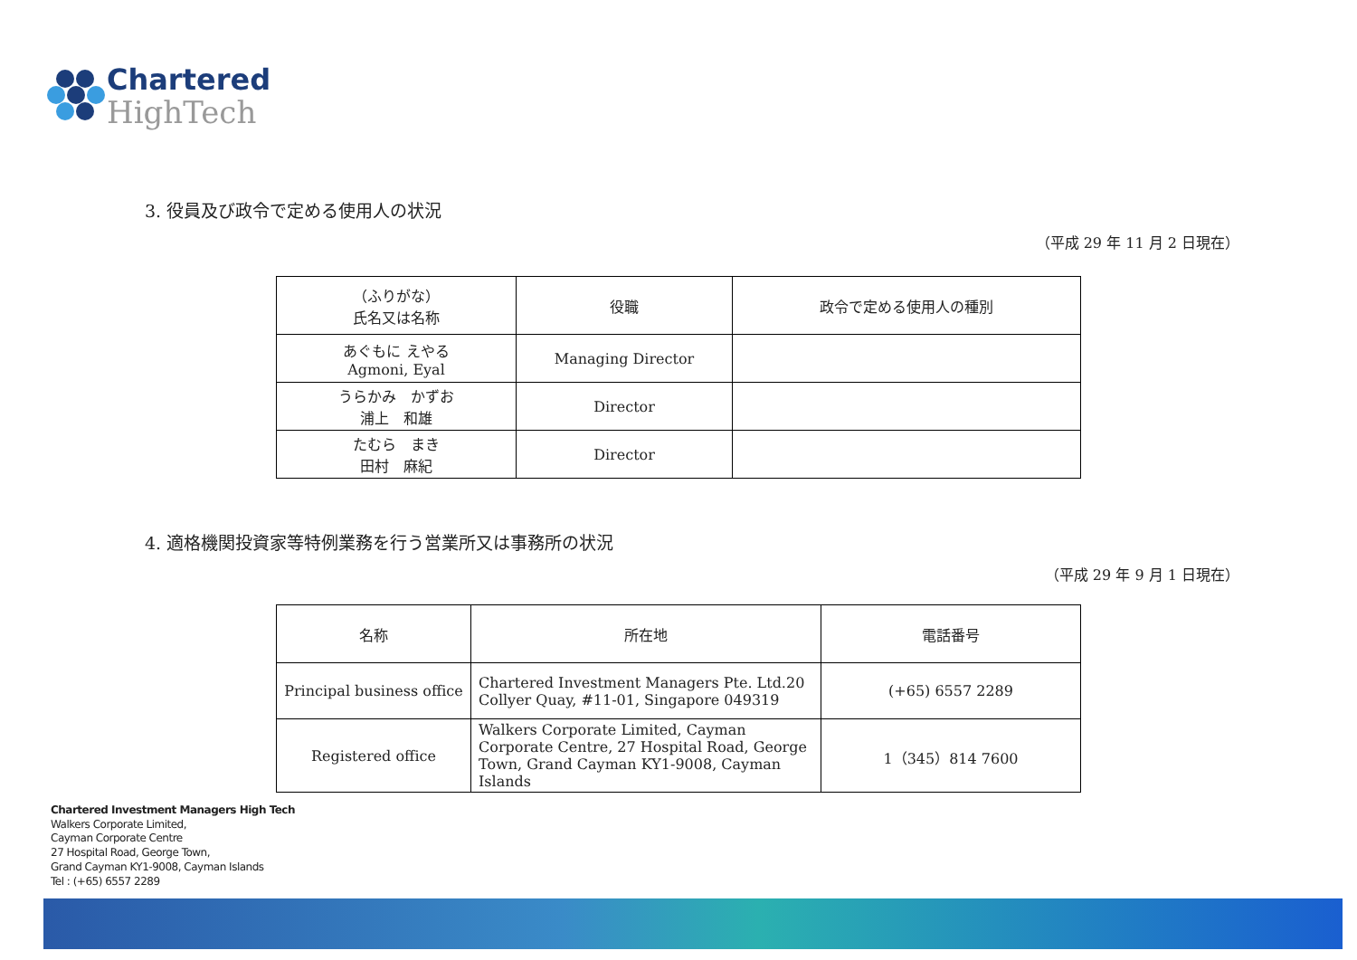Chartered
HighTech
3. 役員及び政令で定める使用人の状況
（平成 29 年 11 月 2 日現在）
| （ふりがな） 氏名又は名称 | 役職 | 政令で定める使用人の種別 |
| --- | --- | --- |
| あぐもに えやる Agmoni, Eyal | Managing Director | |
| うらかみ かずお 浦上 和雄 | Director | |
| たむら まき 田村 麻紀 | Director | |
4. 適格機関投資家等特例業務を行う営業所又は事務所の状況
（平成 29 年 9 月 1 日現在）
| 名称 | 所在地 | 電話番号 |
| --- | --- | --- |
| Principal business office | Chartered Investment Managers Pte. Ltd.20 Collyer Quay, #11-01, Singapore 049319 | (+65) 6557 2289 |
| Registered office | Walkers Corporate Limited, Cayman Corporate Centre, 27 Hospital Road, George Town, Grand Cayman KY1-9008, Cayman Islands | 1（345）814 7600 |
Chartered Investment Managers High Tech
Walkers Corporate Limited,
Cayman Corporate Centre
27 Hospital Road, George Town,
Grand Cayman KY1-9008, Cayman Islands
Tel : (+65) 6557 2289